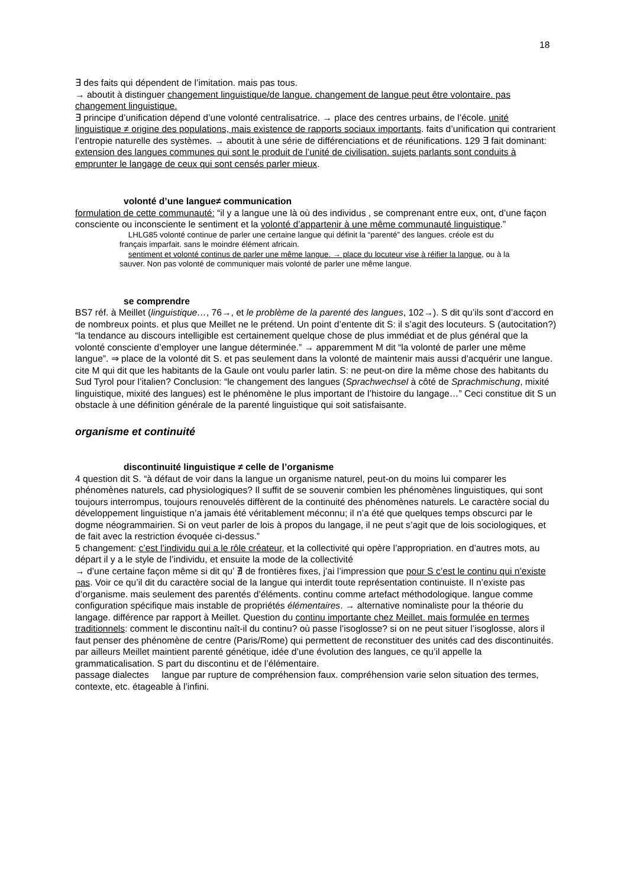18
∃ des faits qui dépendent de l’imitation. mais pas tous.
→ aboutit à distinguer changement linguistique/de langue. changement de langue peut être volontaire. pas changement linguistique.
∃ principe d’unification dépend d’une volonté centralisatrice. → place des centres urbains, de l’école. unité linguistique ≠ origine des populations, mais existence de rapports sociaux importants. faits d’unification qui contrarient l’entropie naturelle des systèmes. → aboutit à une série de différenciations et de réunifications. 129 ∃ fait dominant: extension des langues communes qui sont le produit de l’unité de civilisation. sujets parlants sont conduits à emprunter le langage de ceux qui sont censés parler mieux.
volonté d’une langue≠ communication
formulation de cette communauté: “il y a langue une là où des individus , se comprenant entre eux, ont, d’une façon consciente ou inconsciente le sentiment et la volonté d’appartenir à une même communauté linguistique.”
LHLG85 volonté continue de parler une certaine langue qui définit la “parenté” des langues. créole est du français imparfait. sans le moindre élément africain.
sentiment et volonté continus de parler une même langue. → place du locuteur vise à réifier la langue, ou à la sauver. Non pas volonté de communiquer mais volonté de parler une même langue.
se comprendre
BS7 réf. à Meillet (linguistique…, 76→, et le problème de la parenté des langues, 102→). S dit qu’ils sont d’accord en de nombreux points. et plus que Meillet ne le prétend. Un point d’entente dit S: il s’agit des locuteurs. S (autocitation?) “la tendance au discours intelligible est certainement quelque chose de plus immédiat et de plus général que la volonté consciente d’employer une langue déterminée.” → apparemment M dit “la volonté de parler une même langue”. ⇒ place de la volonté dit S. et pas seulement dans la volonté de maintenir mais aussi d’acquérir une langue. cite M qui dit que les habitants de la Gaule ont voulu parler latin. S: ne peut-on dire la même chose des habitants du Sud Tyrol pour l’italien? Conclusion: “le changement des langues (Sprachwechsel à côté de Sprachmischung, mixité linguistique, mixité des langues) est le phénomène le plus important de l’histoire du langage…” Ceci constitue dit S un obstacle à une définition générale de la parenté linguistique qui soit satisfaisante.
organisme et continuité
discontinuité linguistique ≠ celle de l’organisme
4 question dit S. “à défaut de voir dans la langue un organisme naturel, peut-on du moins lui comparer les phénomènes naturels, cad physiologiques? Il suffit de se souvenir combien les phénomènes linguistiques, qui sont toujours interrompus, toujours renouvelés diffèrent de la continuité des phénomènes naturels. Le caractère social du développement linguistique n’a jamais été véritablement méconnu; il n’a été que quelques temps obscurci par le dogme néogrammairien. Si on veut parler de lois à propos du langage, il ne peut s’agit que de lois sociologiques, et de fait avec la restriction évoquée ci-dessus.”
5 changement: c’est l’individu qui a le rôle créateur, et la collectivité qui opère l’appropriation. en d’autres mots, au départ il y a le style de l’individu, et ensuite la mode de la collectivité
→ d’une certaine façon même si dit qu’ ∄ de frontières fixes, j’ai l’impression que pour S c’est le continu qui n’existe pas. Voir ce qu’il dit du caractère social de la langue qui interdit toute représentation continuiste. Il n’existe pas d’organisme. mais seulement des parentés d’éléments. continu comme artefact méthodologique. langue comme configuration spécifique mais instable de propriétés élémentaires. → alternative nominaliste pour la théorie du langage. différence par rapport à Meillet. Question du continu importante chez Meillet. mais formulée en termes traditionnels: comment le discontinu naît-il du continu? où passe l’isoglosse? si on ne peut situer l’isoglosse, alors il faut penser des phénomène de centre (Paris/Rome) qui permettent de reconstituer des unités cad des discontinuités. par ailleurs Meillet maintient parenté génétique, idée d’une évolution des langues, ce qu’il appelle la grammaticalisation. S part du discontinu et de l’élémentaire.
passage dialectes langue par rupture de compréhension faux. compréhension varie selon situation des termes, contexte, etc. étageable à l’infini.